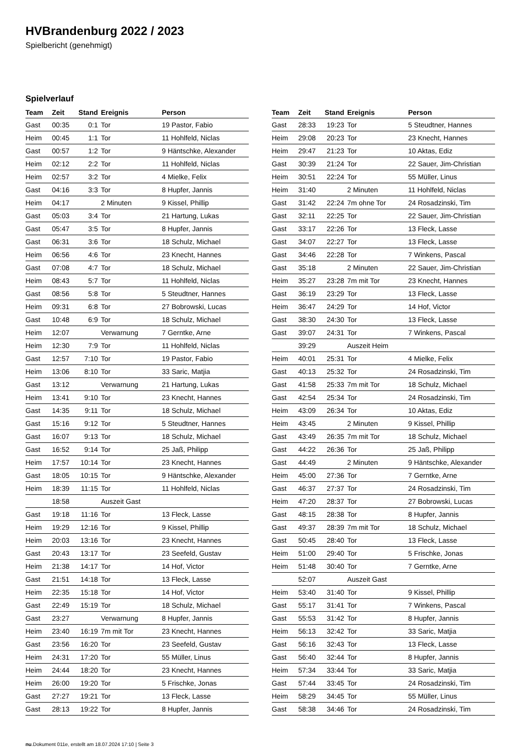HVBrandenburg 2022 / 2023
Spielbericht (genehmigt)
Spielverlauf
| Team | Zeit | Stand | Ereignis | Person |
| --- | --- | --- | --- | --- |
| Gast | 00:35 | 0:1 | Tor | 19 Pastor, Fabio |
| Heim | 00:45 | 1:1 | Tor | 11 Hohlfeld, Niclas |
| Gast | 00:57 | 1:2 | Tor | 9 Häntschke, Alexander |
| Heim | 02:12 | 2:2 | Tor | 11 Hohlfeld, Niclas |
| Heim | 02:57 | 3:2 | Tor | 4 Mielke, Felix |
| Gast | 04:16 | 3:3 | Tor | 8 Hupfer, Jannis |
| Heim | 04:17 | | 2 Minuten | 9 Kissel, Phillip |
| Gast | 05:03 | 3:4 | Tor | 21 Hartung, Lukas |
| Gast | 05:47 | 3:5 | Tor | 8 Hupfer, Jannis |
| Gast | 06:31 | 3:6 | Tor | 18 Schulz, Michael |
| Heim | 06:56 | 4:6 | Tor | 23 Knecht, Hannes |
| Gast | 07:08 | 4:7 | Tor | 18 Schulz, Michael |
| Heim | 08:43 | 5:7 | Tor | 11 Hohlfeld, Niclas |
| Gast | 08:56 | 5:8 | Tor | 5 Steudtner, Hannes |
| Heim | 09:31 | 6:8 | Tor | 27 Bobrowski, Lucas |
| Gast | 10:48 | 6:9 | Tor | 18 Schulz, Michael |
| Heim | 12:07 | | Verwarnung | 7 Gerntke, Arne |
| Heim | 12:30 | 7:9 | Tor | 11 Hohlfeld, Niclas |
| Gast | 12:57 | 7:10 | Tor | 19 Pastor, Fabio |
| Heim | 13:06 | 8:10 | Tor | 33 Saric, Matjia |
| Gast | 13:12 | | Verwarnung | 21 Hartung, Lukas |
| Heim | 13:41 | 9:10 | Tor | 23 Knecht, Hannes |
| Gast | 14:35 | 9:11 | Tor | 18 Schulz, Michael |
| Gast | 15:16 | 9:12 | Tor | 5 Steudtner, Hannes |
| Gast | 16:07 | 9:13 | Tor | 18 Schulz, Michael |
| Gast | 16:52 | 9:14 | Tor | 25 Jaß, Philipp |
| Heim | 17:57 | 10:14 | Tor | 23 Knecht, Hannes |
| Gast | 18:05 | 10:15 | Tor | 9 Häntschke, Alexander |
| Heim | 18:39 | 11:15 | Tor | 11 Hohlfeld, Niclas |
| | 18:58 | | Auszeit Gast | |
| Gast | 19:18 | 11:16 | Tor | 13 Fleck, Lasse |
| Heim | 19:29 | 12:16 | Tor | 9 Kissel, Phillip |
| Heim | 20:03 | 13:16 | Tor | 23 Knecht, Hannes |
| Gast | 20:43 | 13:17 | Tor | 23 Seefeld, Gustav |
| Heim | 21:38 | 14:17 | Tor | 14 Hof, Victor |
| Gast | 21:51 | 14:18 | Tor | 13 Fleck, Lasse |
| Heim | 22:35 | 15:18 | Tor | 14 Hof, Victor |
| Gast | 22:49 | 15:19 | Tor | 18 Schulz, Michael |
| Gast | 23:27 | | Verwarnung | 8 Hupfer, Jannis |
| Heim | 23:40 | 16:19 | 7m mit Tor | 23 Knecht, Hannes |
| Gast | 23:56 | 16:20 | Tor | 23 Seefeld, Gustav |
| Heim | 24:31 | 17:20 | Tor | 55 Müller, Linus |
| Heim | 24:44 | 18:20 | Tor | 23 Knecht, Hannes |
| Heim | 26:00 | 19:20 | Tor | 5 Frischke, Jonas |
| Gast | 27:27 | 19:21 | Tor | 13 Fleck, Lasse |
| Gast | 28:13 | 19:22 | Tor | 8 Hupfer, Jannis |
| Team | Zeit | Stand | Ereignis | Person |
| --- | --- | --- | --- | --- |
| Gast | 28:33 | 19:23 | Tor | 5 Steudtner, Hannes |
| Heim | 29:08 | 20:23 | Tor | 23 Knecht, Hannes |
| Heim | 29:47 | 21:23 | Tor | 10 Aktas, Ediz |
| Gast | 30:39 | 21:24 | Tor | 22 Sauer, Jim-Christian |
| Heim | 30:51 | 22:24 | Tor | 55 Müller, Linus |
| Heim | 31:40 | | 2 Minuten | 11 Hohlfeld, Niclas |
| Gast | 31:42 | 22:24 | 7m ohne Tor | 24 Rosadzinski, Tim |
| Gast | 32:11 | 22:25 | Tor | 22 Sauer, Jim-Christian |
| Gast | 33:17 | 22:26 | Tor | 13 Fleck, Lasse |
| Gast | 34:07 | 22:27 | Tor | 13 Fleck, Lasse |
| Gast | 34:46 | 22:28 | Tor | 7 Winkens, Pascal |
| Gast | 35:18 | | 2 Minuten | 22 Sauer, Jim-Christian |
| Heim | 35:27 | 23:28 | 7m mit Tor | 23 Knecht, Hannes |
| Gast | 36:19 | 23:29 | Tor | 13 Fleck, Lasse |
| Heim | 36:47 | 24:29 | Tor | 14 Hof, Victor |
| Gast | 38:30 | 24:30 | Tor | 13 Fleck, Lasse |
| Gast | 39:07 | 24:31 | Tor | 7 Winkens, Pascal |
| | 39:29 | | Auszeit Heim | |
| Heim | 40:01 | 25:31 | Tor | 4 Mielke, Felix |
| Gast | 40:13 | 25:32 | Tor | 24 Rosadzinski, Tim |
| Gast | 41:58 | 25:33 | 7m mit Tor | 18 Schulz, Michael |
| Gast | 42:54 | 25:34 | Tor | 24 Rosadzinski, Tim |
| Heim | 43:09 | 26:34 | Tor | 10 Aktas, Ediz |
| Heim | 43:45 | | 2 Minuten | 9 Kissel, Phillip |
| Gast | 43:49 | 26:35 | 7m mit Tor | 18 Schulz, Michael |
| Gast | 44:22 | 26:36 | Tor | 25 Jaß, Philipp |
| Gast | 44:49 | | 2 Minuten | 9 Häntschke, Alexander |
| Heim | 45:00 | 27:36 | Tor | 7 Gerntke, Arne |
| Gast | 46:37 | 27:37 | Tor | 24 Rosadzinski, Tim |
| Heim | 47:20 | 28:37 | Tor | 27 Bobrowski, Lucas |
| Gast | 48:15 | 28:38 | Tor | 8 Hupfer, Jannis |
| Gast | 49:37 | 28:39 | 7m mit Tor | 18 Schulz, Michael |
| Gast | 50:45 | 28:40 | Tor | 13 Fleck, Lasse |
| Heim | 51:00 | 29:40 | Tor | 5 Frischke, Jonas |
| Heim | 51:48 | 30:40 | Tor | 7 Gerntke, Arne |
| | 52:07 | | Auszeit Gast | |
| Heim | 53:40 | 31:40 | Tor | 9 Kissel, Phillip |
| Gast | 55:17 | 31:41 | Tor | 7 Winkens, Pascal |
| Gast | 55:53 | 31:42 | Tor | 8 Hupfer, Jannis |
| Heim | 56:13 | 32:42 | Tor | 33 Saric, Matjia |
| Gast | 56:16 | 32:43 | Tor | 13 Fleck, Lasse |
| Gast | 56:40 | 32:44 | Tor | 8 Hupfer, Jannis |
| Heim | 57:34 | 33:44 | Tor | 33 Saric, Matjia |
| Gast | 57:44 | 33:45 | Tor | 24 Rosadzinski, Tim |
| Heim | 58:29 | 34:45 | Tor | 55 Müller, Linus |
| Gast | 58:38 | 34:46 | Tor | 24 Rosadzinski, Tim |
nu.Dokument 011e, erstellt am 18.07.2024 17:10 | Seite 3